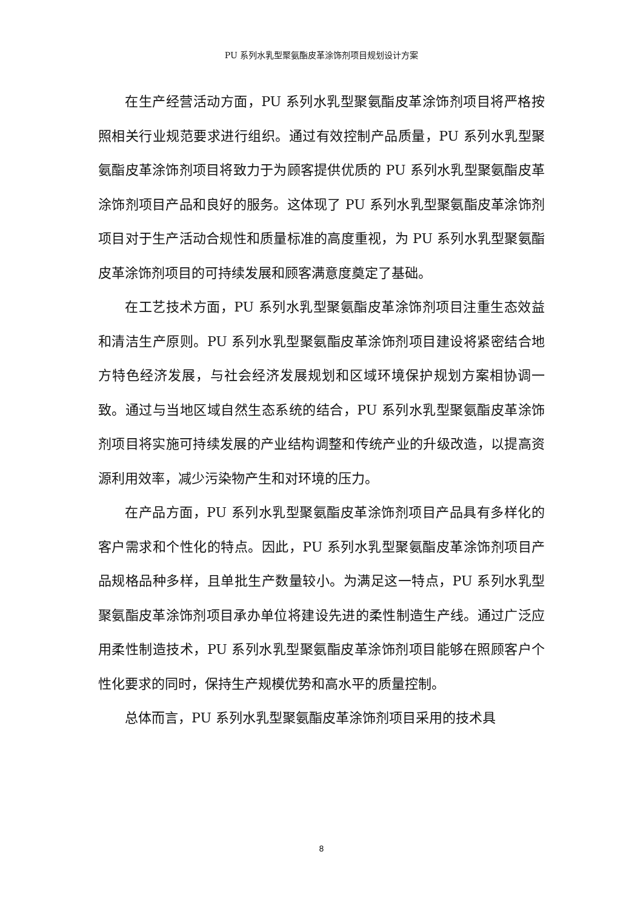PU 系列水乳型聚氨酯皮革涂饰剂项目规划设计方案
在生产经营活动方面，PU 系列水乳型聚氨酯皮革涂饰剂项目将严格按照相关行业规范要求进行组织。通过有效控制产品质量，PU 系列水乳型聚氨酯皮革涂饰剂项目将致力于为顾客提供优质的 PU 系列水乳型聚氨酯皮革涂饰剂项目产品和良好的服务。这体现了 PU 系列水乳型聚氨酯皮革涂饰剂项目对于生产活动合规性和质量标准的高度重视，为 PU 系列水乳型聚氨酯皮革涂饰剂项目的可持续发展和顾客满意度奠定了基础。
在工艺技术方面，PU 系列水乳型聚氨酯皮革涂饰剂项目注重生态效益和清洁生产原则。PU 系列水乳型聚氨酯皮革涂饰剂项目建设将紧密结合地方特色经济发展，与社会经济发展规划和区域环境保护规划方案相协调一致。通过与当地区域自然生态系统的结合，PU 系列水乳型聚氨酯皮革涂饰剂项目将实施可持续发展的产业结构调整和传统产业的升级改造，以提高资源利用效率，减少污染物产生和对环境的压力。
在产品方面，PU 系列水乳型聚氨酯皮革涂饰剂项目产品具有多样化的客户需求和个性化的特点。因此，PU 系列水乳型聚氨酯皮革涂饰剂项目产品规格品种多样，且单批生产数量较小。为满足这一特点，PU 系列水乳型聚氨酯皮革涂饰剂项目承办单位将建设先进的柔性制造生产线。通过广泛应用柔性制造技术，PU 系列水乳型聚氨酯皮革涂饰剂项目能够在照顾客户个性化要求的同时，保持生产规模优势和高水平的质量控制。
总体而言，PU 系列水乳型聚氨酯皮革涂饰剂项目采用的技术具
8